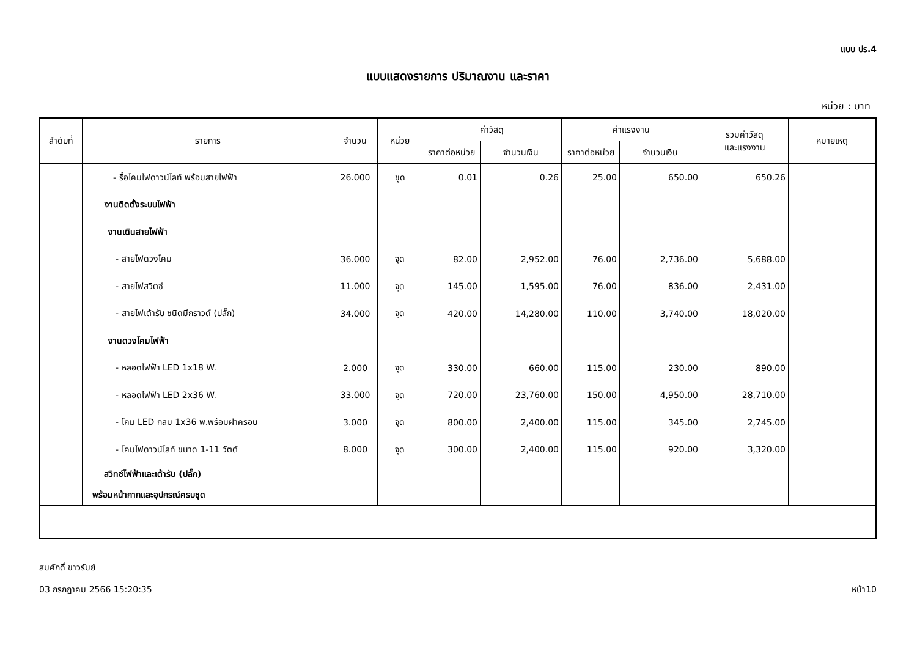แบบ ปร.4
แบบแสดงรายการ ปริมาณงาน และราคา
หน่วย : บาท
| ลำดับที่ | รายการ | จำนวน | หน่วย | ค่าวัสดุ | | ค่าแรงงาน | | รวมค่าวัสดุ และแรงงาน | หมายเหตุ |
| --- | --- | --- | --- | --- | --- | --- | --- | --- | --- |
| | | | | ราคาต่อหน่วย | จำนวนเงิน | ราคาต่อหน่วย | จำนวนเงิน | | |
| | - รื้อโคมไฟดาวน์ไลท์ พร้อมสายไฟฟ้า | 26.000 | ชุด | 0.01 | 0.26 | 25.00 | 650.00 | 650.26 | |
| | งานติดตั้งระบบไฟฟ้า | | | | | | | | |
| | งานเดินสายไฟฟ้า | | | | | | | | |
| | - สายไฟดวงโคม | 36.000 | จุด | 82.00 | 2,952.00 | 76.00 | 2,736.00 | 5,688.00 | |
| | - สายไฟสวิตซ์ | 11.000 | จุด | 145.00 | 1,595.00 | 76.00 | 836.00 | 2,431.00 | |
| | - สายไฟเต้ารับ ชนิดมีกราวด์ (ปลั๊ก) | 34.000 | จุด | 420.00 | 14,280.00 | 110.00 | 3,740.00 | 18,020.00 | |
| | งานดวงโคมไฟฟ้า | | | | | | | | |
| | - หลอดไฟฟ้า LED 1x18 W. | 2.000 | จุด | 330.00 | 660.00 | 115.00 | 230.00 | 890.00 | |
| | - หลอดไฟฟ้า LED 2x36 W. | 33.000 | จุด | 720.00 | 23,760.00 | 150.00 | 4,950.00 | 28,710.00 | |
| | - โคม LED กลม 1x36 พ.พร้อมฝาครอบ | 3.000 | จุด | 800.00 | 2,400.00 | 115.00 | 345.00 | 2,745.00 | |
| | - โคมไฟดาวน์ไลท์ ขนาด 1-11 วัตต์ | 8.000 | จุด | 300.00 | 2,400.00 | 115.00 | 920.00 | 3,320.00 | |
| | สวิทซ์ไฟฟ้าและเต้ารับ (ปลั๊ก) พร้อมหน้ากากและอุปกรณ์ครบชุด | | | | | | | | |
สมศักดิ์ ขาวรัมย์
03 กรกฎาคม 2566 15:20:35 หน้า10